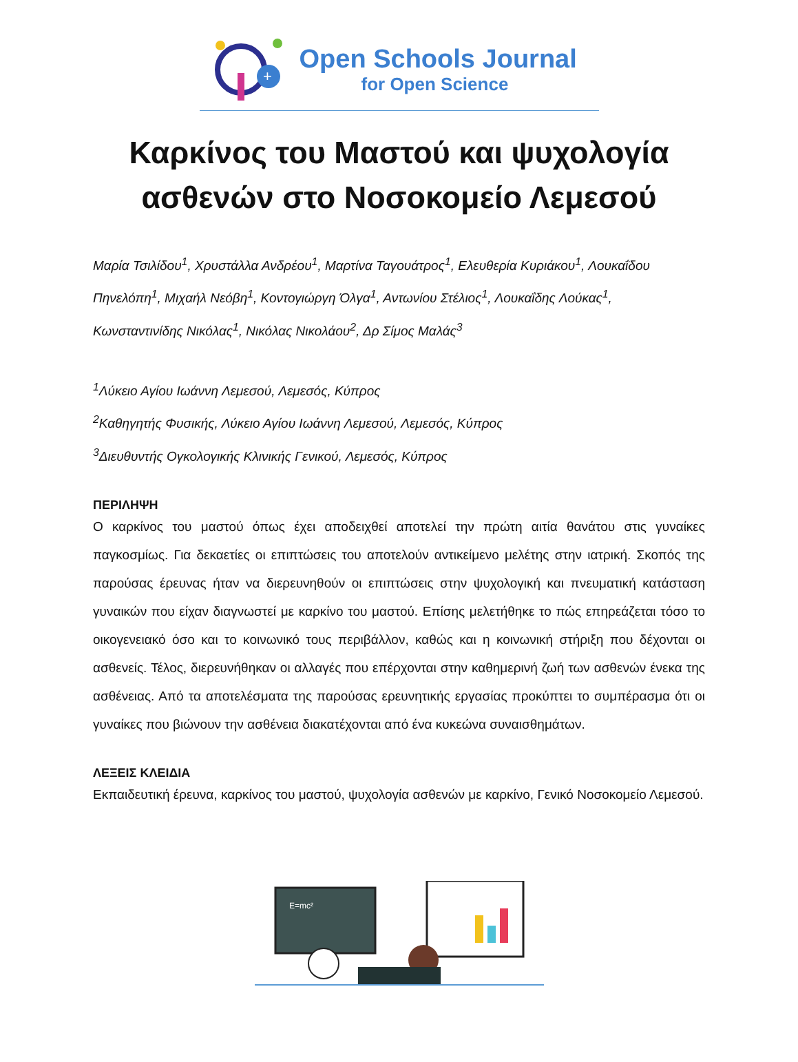+
Open Schools Journal
for Open Science
Καρκίνος του Μαστού και ψυχολογία
ασθενών στο Νοσοκομείο Λεμεσού
Μαρία Τσιλίδου<sup>1</sup>, Χρυστάλλα Ανδρέου<sup>1</sup>, Μαρτίνα Ταγουάτρος<sup>1</sup>, Ελευθερία Κυριάκου<sup>1</sup>, Λουκαΐδου Πηνελόπη<sup>1</sup>, Μιχαήλ Νεόβη<sup>1</sup>, Κοντογιώργη Όλγα<sup>1</sup>, Αντωνίου Στέλιος<sup>1</sup>, Λουκαΐδης Λούκας<sup>1</sup>, Κωνσταντινίδης Νικόλας<sup>1</sup>, Νικόλας Νικολάου<sup>2</sup>, Δρ Σίμος Μαλάς<sup>3</sup>
<sup>1</sup> Λύκειο Αγίου Ιωάννη Λεμεσού, Λεμεσός, Κύπρος
<sup>2</sup> Καθηγητής Φυσικής, Λύκειο Αγίου Ιωάννη Λεμεσού, Λεμεσός, Κύπρος
<sup>3</sup> Διευθυντής Ογκολογικής Κλινικής Γενικού, Λεμεσός, Κύπρος
ΠΕΡΙΛΗΨΗ
Ο καρκίνος του μαστού όπως έχει αποδειχθεί αποτελεί την πρώτη αιτία θανάτου στις γυναίκες παγκοσμίως. Για δεκαετίες οι επιπτώσεις του αποτελούν αντικείμενο μελέτης στην ιατρική. Σκοπός της παρούσας έρευνας ήταν να διερευνηθούν οι επιπτώσεις στην ψυχολογική και πνευματική κατάσταση γυναικών που είχαν διαγνωστεί με καρκίνο του μαστού. Επίσης μελετήθηκε το πώς επηρεάζεται τόσο το οικογενειακό όσο και το κοινωνικό τους περιβάλλον, καθώς και η κοινωνική στήριξη που δέχονται οι ασθενείς. Τέλος, διερευνήθηκαν οι αλλαγές που επέρχονται στην καθημερινή ζωή των ασθενών ένεκα της ασθένειας. Από τα αποτελέσματα της παρούσας ερευνητικής εργασίας προκύπτει το συμπέρασμα ότι οι γυναίκες που βιώνουν την ασθένεια διακατέχονται από ένα κυκεώνα συναισθημάτων.
ΛΕΞΕΙΣ ΚΛΕΙΔΙΑ
Εκπαιδευτική έρευνα, καρκίνος του μαστού, ψυχολογία ασθενών με καρκίνο, Γενικό Νοσοκομείο Λεμεσού.
E=mc²